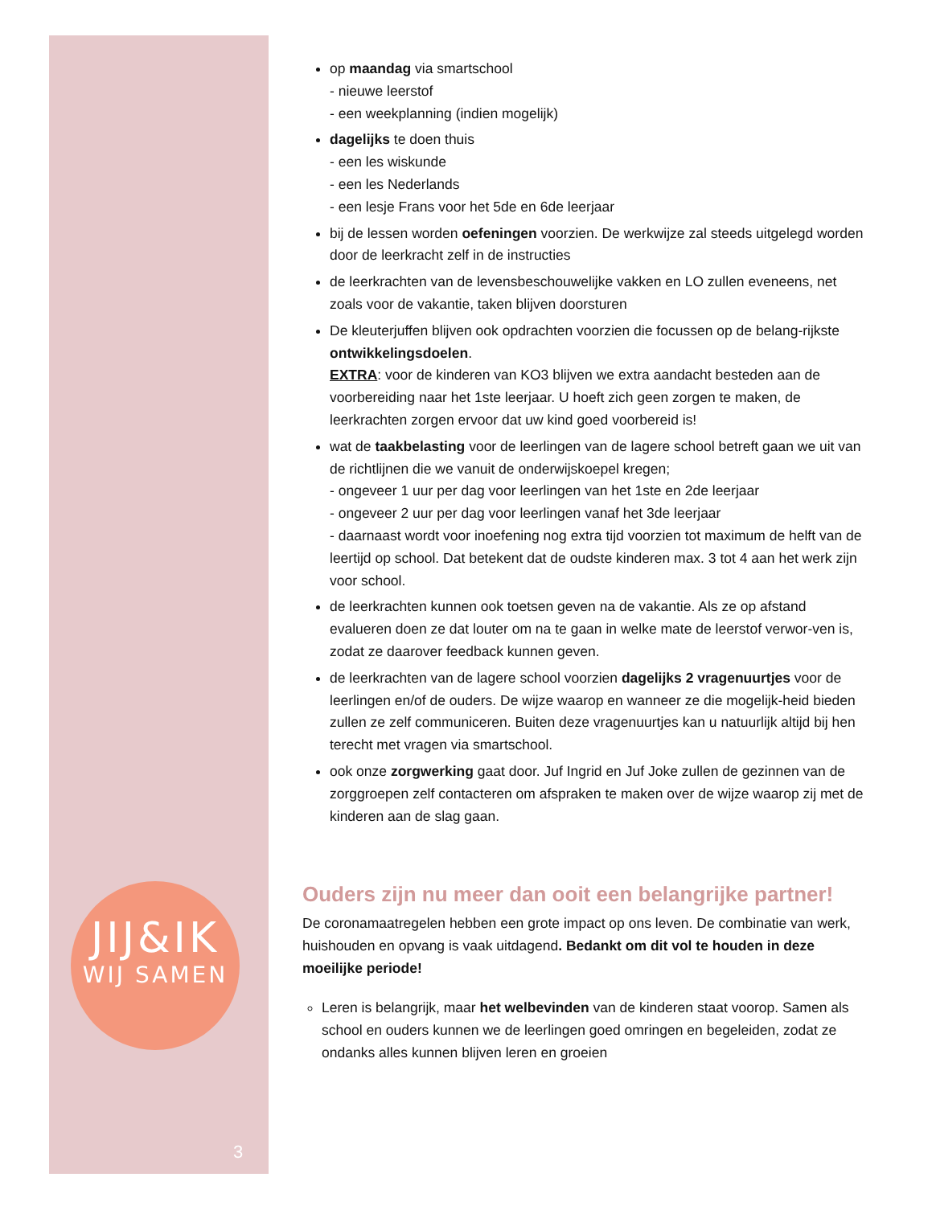JIJ&IK
WIJ SAMEN
3
op maandag via smartschool
- nieuwe leerstof
- een weekplanning (indien mogelijk)
dagelijks te doen thuis
- een les wiskunde
- een les Nederlands
- een lesje Frans voor het 5de en 6de leerjaar
bij de lessen worden oefeningen voorzien. De werkwijze zal steeds uitgelegd worden door de leerkracht zelf in de instructies
de leerkrachten van de levensbeschouwelijke vakken en LO zullen eveneens, net zoals voor de vakantie, taken blijven doorsturen
De kleuterjuffen blijven ook opdrachten voorzien die focussen op de belang-rijkste ontwikkelingsdoelen.
EXTRA: voor de kinderen van KO3 blijven we extra aandacht besteden aan de voorbereiding naar het 1ste leerjaar. U hoeft zich geen zorgen te maken, de leerkrachten zorgen ervoor dat uw kind goed voorbereid is!
wat de taakbelasting voor de leerlingen van de lagere school betreft gaan we uit van de richtlijnen die we vanuit de onderwijskoepel kregen;
- ongeveer 1 uur per dag voor leerlingen van het 1ste en 2de leerjaar
- ongeveer 2 uur per dag voor leerlingen vanaf het 3de leerjaar
- daarnaast wordt voor inoefening nog extra tijd voorzien tot maximum de helft van de leertijd op school. Dat betekent dat de oudste kinderen max. 3 tot 4 aan het werk zijn voor school.
de leerkrachten kunnen ook toetsen geven na de vakantie. Als ze op afstand evalueren doen ze dat louter om na te gaan in welke mate de leerstof verwor-ven is, zodat ze daarover feedback kunnen geven.
de leerkrachten van de lagere school voorzien dagelijks 2 vragenuurtjes voor de leerlingen en/of de ouders. De wijze waarop en wanneer ze die mogelijk-heid bieden zullen ze zelf communiceren. Buiten deze vragenuurtjes kan u natuurlijk altijd bij hen terecht met vragen via smartschool.
ook onze zorgwerking gaat door. Juf Ingrid en Juf Joke zullen de gezinnen van de zorggroepen zelf contacteren om afspraken te maken over de wijze waarop zij met de kinderen aan de slag gaan.
Ouders zijn nu meer dan ooit een belangrijke partner!
De coronamaatregelen hebben een grote impact op ons leven. De combinatie van werk, huishouden en opvang is vaak uitdagend. Bedankt om dit vol te houden in deze moeilijke periode!
Leren is belangrijk, maar het welbevinden van de kinderen staat voorop. Samen als school en ouders kunnen we de leerlingen goed omringen en begeleiden, zodat ze ondanks alles kunnen blijven leren en groeien